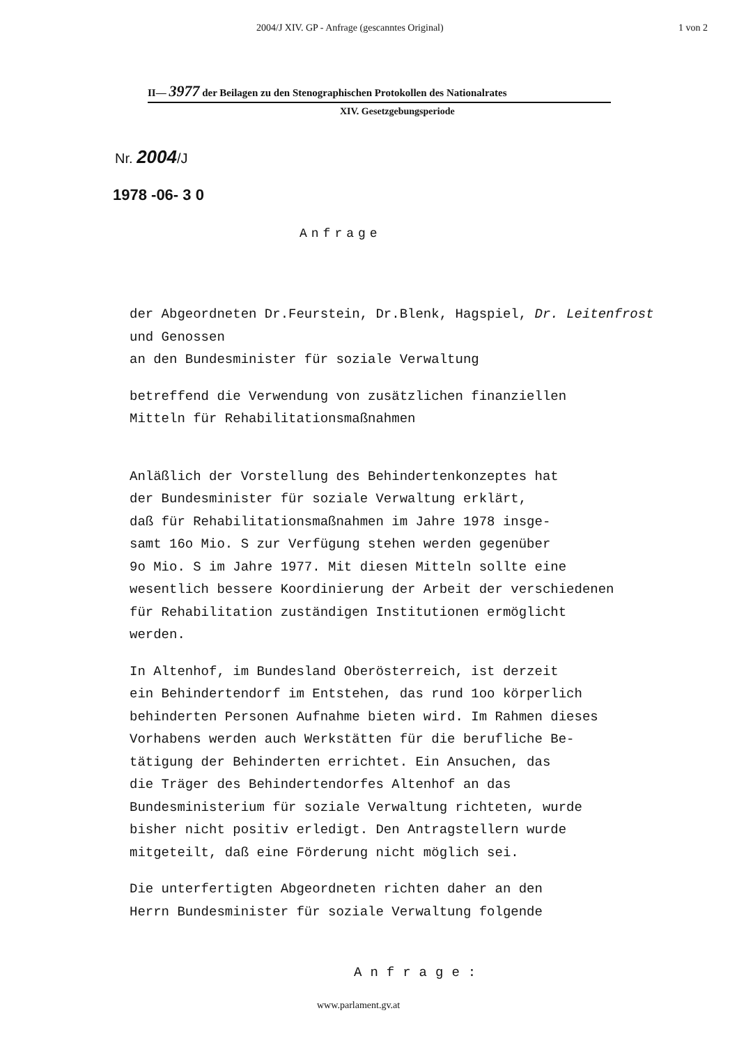2004/J XIV. GP - Anfrage (gescanntes Original) 1 von 2
II— 3977 der Beilagen zu den Stenographischen Protokollen des Nationalrates
XIV. Gesetzgebungsperiode
Nr. 2004/J
1978 -06- 3 0
Anfrage
der Abgeordneten Dr.Feurstein, Dr.Blenk, Hagspiel, Dr. Leitenfrost
und Genossen
an den Bundesminister für soziale Verwaltung
betreffend die Verwendung von zusätzlichen finanziellen
Mitteln für Rehabilitationsmaßnahmen
Anläßlich der Vorstellung des Behindertenkonzeptes hat
der Bundesminister für soziale Verwaltung erklärt,
daß für Rehabilitationsmaßnahmen im Jahre 1978 insge-
samt 16o Mio. S zur Verfügung stehen werden gegenüber
9o Mio. S im Jahre 1977. Mit diesen Mitteln sollte eine
wesentlich bessere Koordinierung der Arbeit der verschiedenen
für Rehabilitation zuständigen Institutionen ermöglicht
werden.
In Altenhof, im Bundesland Oberösterreich, ist derzeit
ein Behindertendorf im Entstehen, das rund 1oo körperlich
behinderten Personen Aufnahme bieten wird. Im Rahmen dieses
Vorhabens werden auch Werkstätten für die berufliche Be-
tätigung der Behinderten errichtet. Ein Ansuchen, das
die Träger des Behindertendorfes Altenhof an das
Bundesministerium für soziale Verwaltung richteten, wurde
bisher nicht positiv erledigt. Den Antragstellern wurde
mitgeteilt, daß eine Förderung nicht möglich sei.
Die unterfertigten Abgeordneten richten daher an den
Herrn Bundesminister für soziale Verwaltung folgende
Anfrage:
www.parlament.gv.at